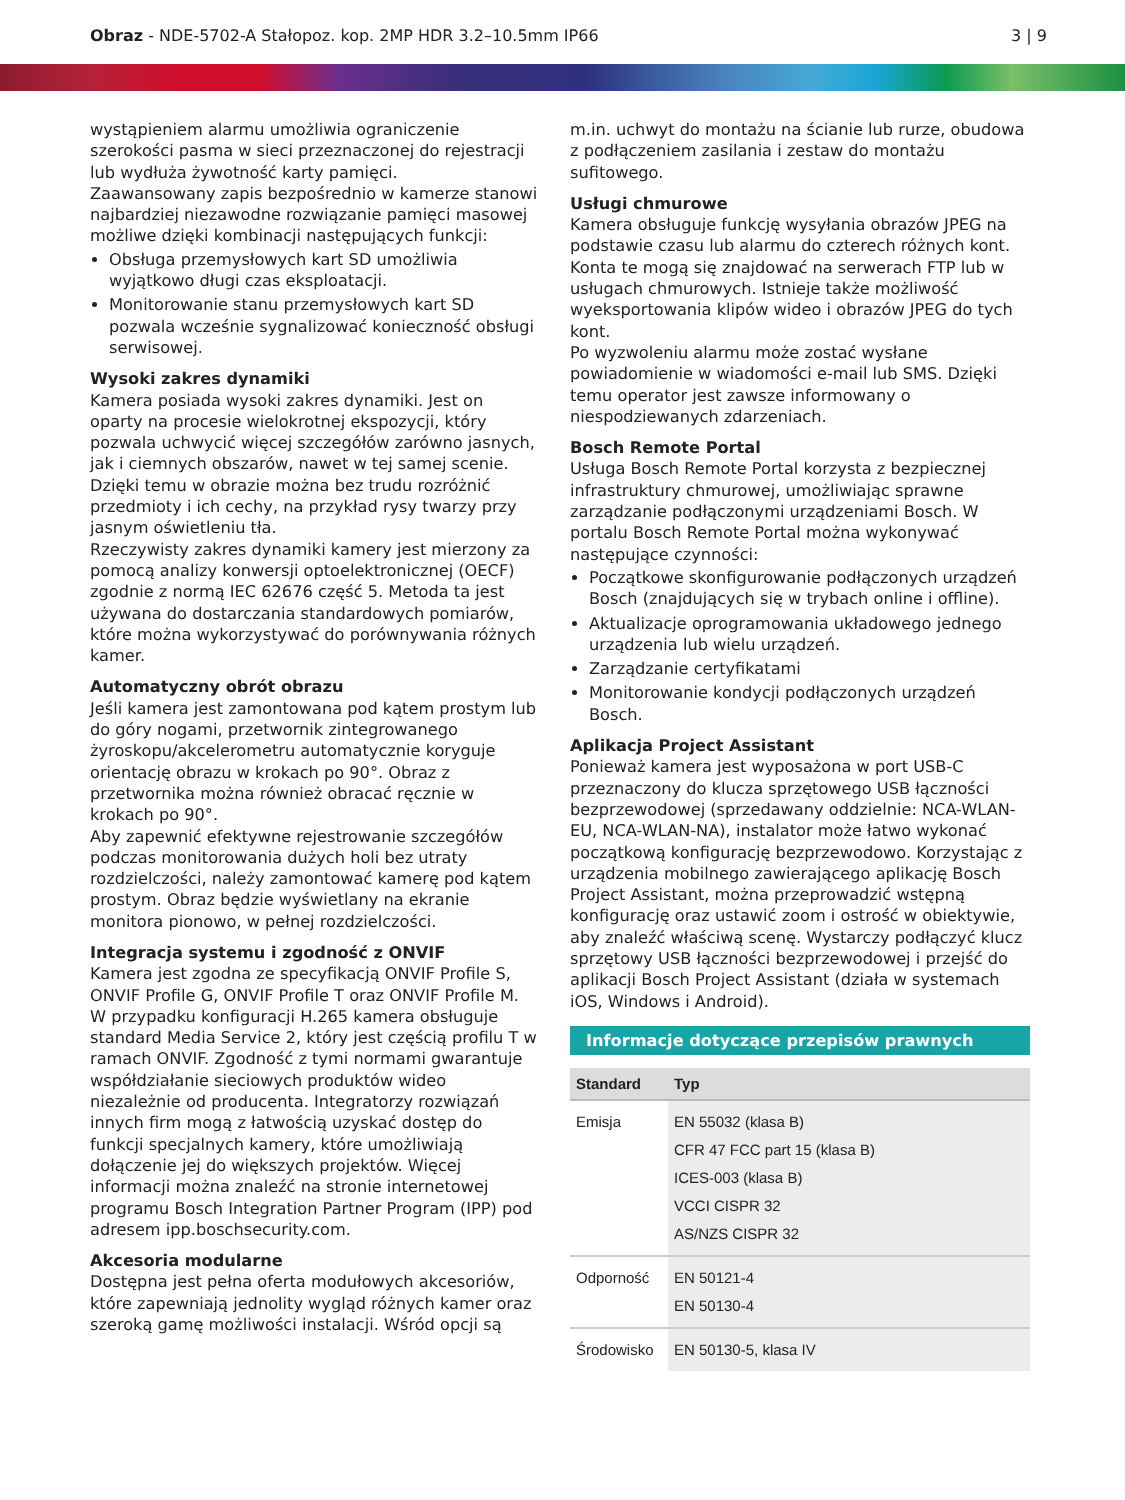Obraz - NDE-5702-A Stałopoz. kop. 2MP HDR 3.2–10.5mm IP66
3 | 9
wystąpieniem alarmu umożliwia ograniczenie szerokości pasma w sieci przeznaczonej do rejestracji lub wydłuża żywotność karty pamięci.
Zaawansowany zapis bezpośrednio w kamerze stanowi najbardziej niezawodne rozwiązanie pamięci masowej możliwe dzięki kombinacji następujących funkcji:
Obsługa przemysłowych kart SD umożliwia wyjątkowo długi czas eksploatacji.
Monitorowanie stanu przemysłowych kart SD pozwala wcześnie sygnalizować konieczność obsługi serwisowej.
Wysoki zakres dynamiki
Kamera posiada wysoki zakres dynamiki. Jest on oparty na procesie wielokrotnej ekspozycji, który pozwala uchwycić więcej szczegółów zarówno jasnych, jak i ciemnych obszarów, nawet w tej samej scenie. Dzięki temu w obrazie można bez trudu rozróżnić przedmioty i ich cechy, na przykład rysy twarzy przy jasnym oświetleniu tła.
Rzeczywisty zakres dynamiki kamery jest mierzony za pomocą analizy konwersji optoelektronicznej (OECF) zgodnie z normą IEC 62676 część 5. Metoda ta jest używana do dostarczania standardowych pomiarów, które można wykorzystywać do porównywania różnych kamer.
Automatyczny obrót obrazu
Jeśli kamera jest zamontowana pod kątem prostym lub do góry nogami, przetwornik zintegrowanego żyroskopu/akcelerometru automatycznie koryguje orientację obrazu w krokach po 90°. Obraz z przetwornika można również obracać ręcznie w krokach po 90°.
Aby zapewnić efektywne rejestrowanie szczegółów podczas monitorowania dużych holi bez utraty rozdzielczości, należy zamontować kamerę pod kątem prostym. Obraz będzie wyświetlany na ekranie monitora pionowo, w pełnej rozdzielczości.
Integracja systemu i zgodność z ONVIF
Kamera jest zgodna ze specyfikacją ONVIF Profile S, ONVIF Profile G, ONVIF Profile T oraz ONVIF Profile M. W przypadku konfiguracji H.265 kamera obsługuje standard Media Service 2, który jest częścią profilu T w ramach ONVIF. Zgodność z tymi normami gwarantuje współdziałanie sieciowych produktów wideo niezależnie od producenta. Integratorzy rozwiązań innych firm mogą z łatwością uzyskać dostęp do funkcji specjalnych kamery, które umożliwiają dołączenie jej do większych projektów. Więcej informacji można znaleźć na stronie internetowej programu Bosch Integration Partner Program (IPP) pod adresem ipp.boschsecurity.com.
Akcesoria modularne
Dostępna jest pełna oferta modułowych akcesoriów, które zapewniają jednolity wygląd różnych kamer oraz szeroką gamę możliwości instalacji. Wśród opcji są
m.in. uchwyt do montażu na ścianie lub rurze, obudowa z podłączeniem zasilania i zestaw do montażu sufitowego.
Usługi chmurowe
Kamera obsługuje funkcję wysyłania obrazów JPEG na podstawie czasu lub alarmu do czterech różnych kont. Konta te mogą się znajdować na serwerach FTP lub w usługach chmurowych. Istnieje także możliwość wyeksportowania klipów wideo i obrazów JPEG do tych kont.
Po wyzwoleniu alarmu może zostać wysłane powiadomienie w wiadomości e-mail lub SMS. Dzięki temu operator jest zawsze informowany o niespodziewanych zdarzeniach.
Bosch Remote Portal
Usługa Bosch Remote Portal korzysta z bezpiecznej infrastruktury chmurowej, umożliwiając sprawne zarządzanie podłączonymi urządzeniami Bosch. W portalu Bosch Remote Portal można wykonywać następujące czynności:
Początkowe skonfigurowanie podłączonych urządzeń Bosch (znajdujących się w trybach online i offline).
Aktualizacje oprogramowania układowego jednego urządzenia lub wielu urządzeń.
Zarządzanie certyfikatami
Monitorowanie kondycji podłączonych urządzeń Bosch.
Aplikacja Project Assistant
Ponieważ kamera jest wyposażona w port USB-C przeznaczony do klucza sprzętowego USB łączności bezprzewodowej (sprzedawany oddzielnie: NCA-WLAN-EU, NCA-WLAN-NA), instalator może łatwo wykonać początkową konfigurację bezprzewodowo. Korzystając z urządzenia mobilnego zawierającego aplikację Bosch Project Assistant, można przeprowadzić wstępną konfigurację oraz ustawić zoom i ostrość w obiektywie, aby znaleźć właściwą scenę. Wystarczy podłączyć klucz sprzętowy USB łączności bezprzewodowej i przejść do aplikacji Bosch Project Assistant (działa w systemach iOS, Windows i Android).
Informacje dotyczące przepisów prawnych
| Standard | Typ |
| --- | --- |
| Emisja | EN 55032 (klasa B) CFR 47 FCC part 15 (klasa B) ICES-003 (klasa B) VCCI CISPR 32 AS/NZS CISPR 32 |
| Odporność | EN 50121-4 EN 50130-4 |
| Środowisko | EN 50130-5, klasa IV |